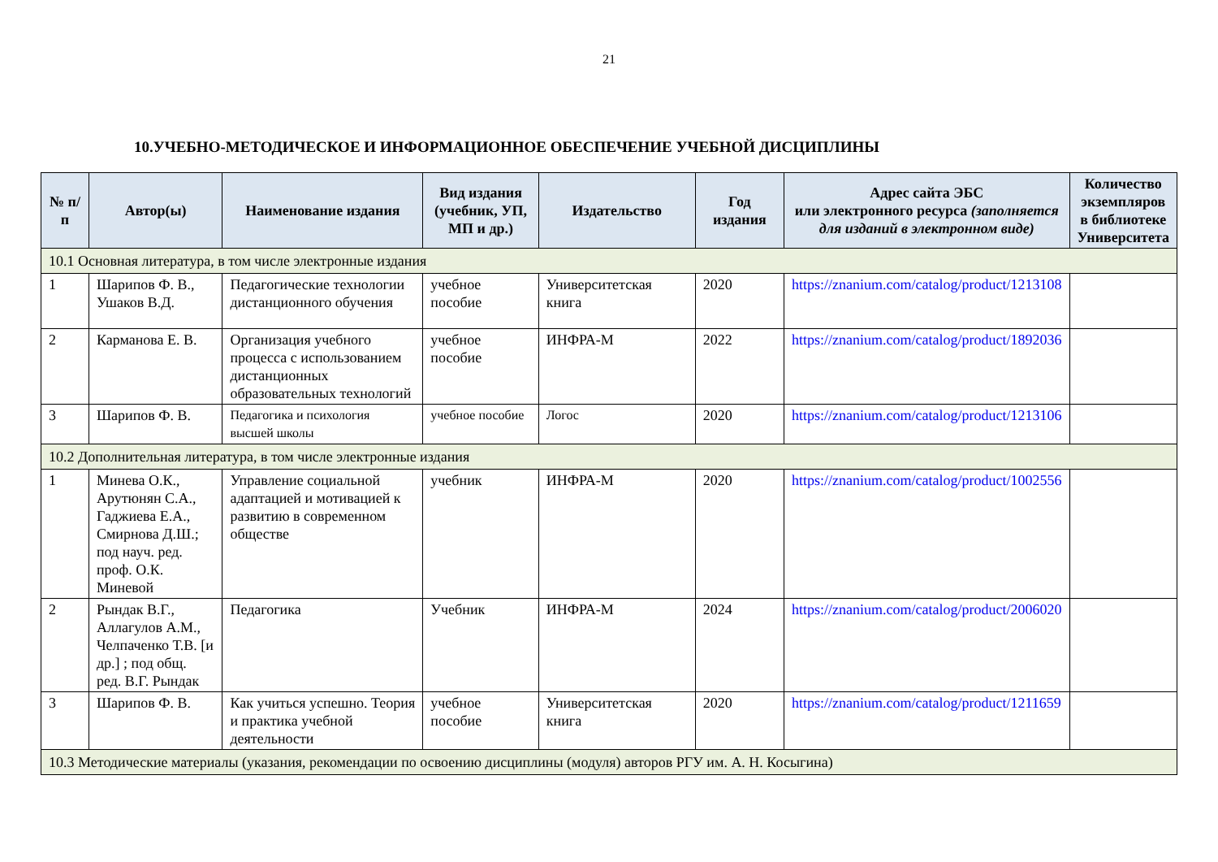21
10.УЧЕБНО-МЕТОДИЧЕСКОЕ И ИНФОРМАЦИОННОЕ ОБЕСПЕЧЕНИЕ УЧЕБНОЙ ДИСЦИПЛИНЫ
| № п/п | Автор(ы) | Наименование издания | Вид издания (учебник, УП, МП и др.) | Издательство | Год издания | Адрес сайта ЭБС или электронного ресурса (заполняется для изданий в электронном виде) | Количество экземпляров в библиотеке Университета |
| --- | --- | --- | --- | --- | --- | --- | --- |
| 10.1 Основная литература, в том числе электронные издания | | | | | | | |
| 1 | Шарипов Ф. В., Ушаков В.Д. | Педагогические технологии дистанционного обучения | учебное пособие | Университетская книга | 2020 | https://znanium.com/catalog/product/1213108 | |
| 2 | Карманова Е. В. | Организация учебного процесса с использованием дистанционных образовательных технологий | учебное пособие | ИНФРА-М | 2022 | https://znanium.com/catalog/product/1892036 | |
| 3 | Шарипов Ф. В. | Педагогика и психология высшей школы | учебное пособие | Логос | 2020 | https://znanium.com/catalog/product/1213106 | |
| 10.2 Дополнительная литература, в том числе электронные издания | | | | | | | |
| 1 | Минева О.К., Арутюнян С.А., Гаджиева Е.А., Смирнова Д.Ш.; под науч. ред. проф. О.К. Миневой | Управление социальной адаптацией и мотивацией к развитию в современном обществе | учебник | ИНФРА-М | 2020 | https://znanium.com/catalog/product/1002556 | |
| 2 | Рындак В.Г., Аллагулов А.М., Челпаченко Т.В. [и др.] ; под общ. ред. В.Г. Рындак | Педагогика | Учебник | ИНФРА-М | 2024 | https://znanium.com/catalog/product/2006020 | |
| 3 | Шарипов Ф. В. | Как учиться успешно. Теория и практика учебной деятельности | учебное пособие | Университетская книга | 2020 | https://znanium.com/catalog/product/1211659 | |
| 10.3 Методические материалы (указания, рекомендации по освоению дисциплины (модуля) авторов РГУ им. А. Н. Косыгина) | | | | | | | |